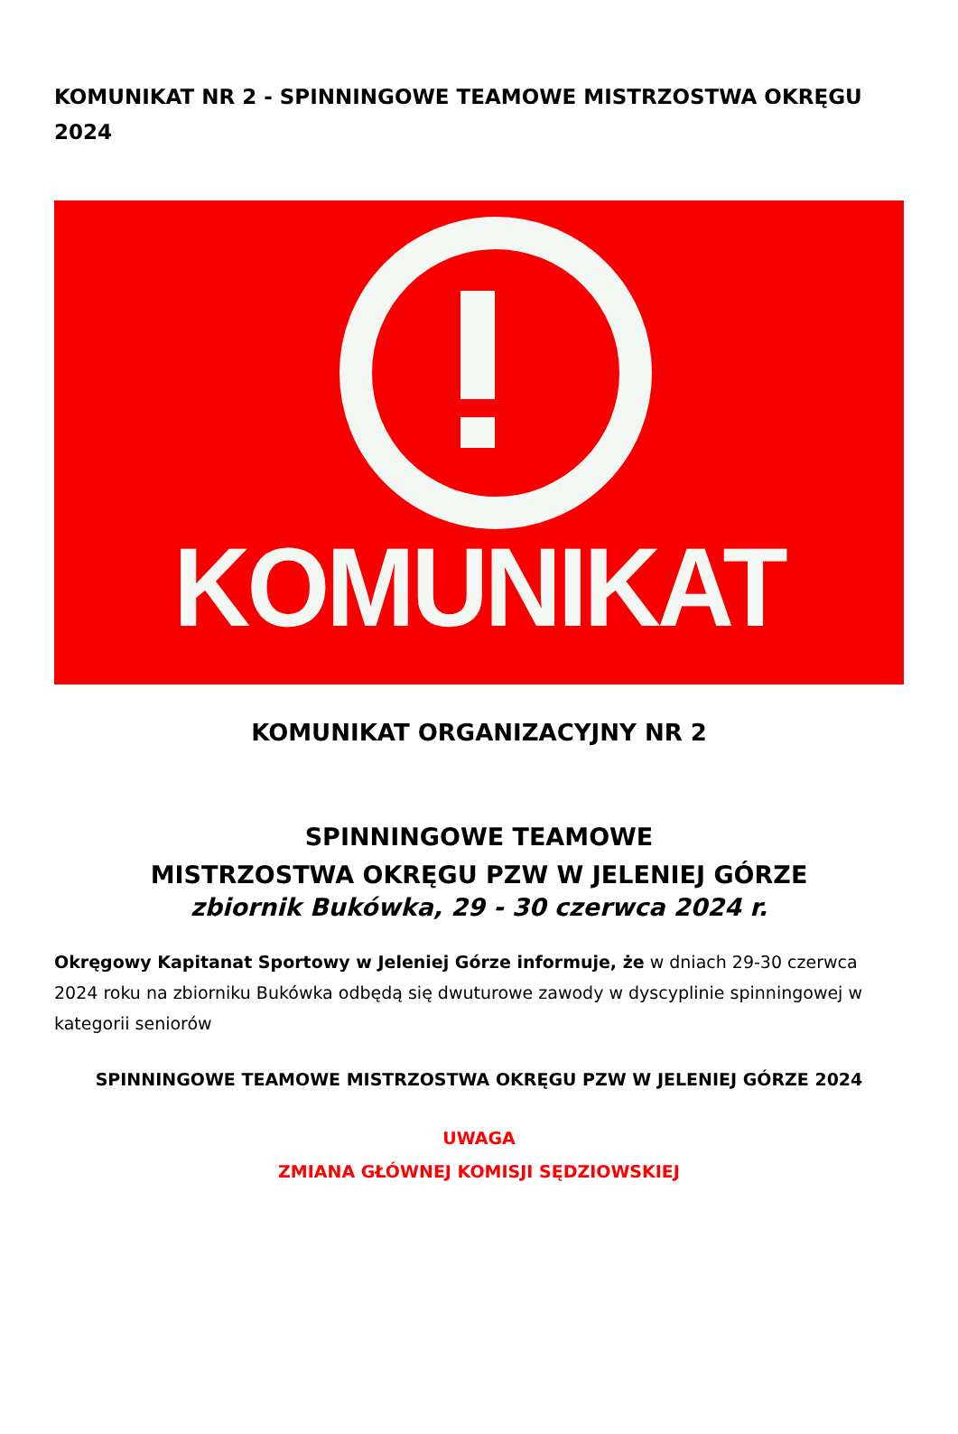KOMUNIKAT NR 2 - SPINNINGOWE TEAMOWE MISTRZOSTWA OKRĘGU 2024
KOMUNIKAT
KOMUNIKAT ORGANIZACYJNY NR 2
SPINNINGOWE TEAMOWE
MISTRZOSTWA OKRĘGU PZW W JELENIEJ GÓRZE
zbiornik Bukówka, 29 - 30 czerwca 2024 r.
Okręgowy Kapitanat Sportowy w Jeleniej Górze informuje, że w dniach 29-30 czerwca 2024 roku na zbiorniku Bukówka odbędą się dwuturowe zawody w dyscyplinie spinningowej w kategorii seniorów
SPINNINGOWE TEAMOWE MISTRZOSTWA OKRĘGU PZW W JELENIEJ GÓRZE 2024
UWAGA
ZMIANA GŁÓWNEJ KOMISJI SĘDZIOWSKIEJ